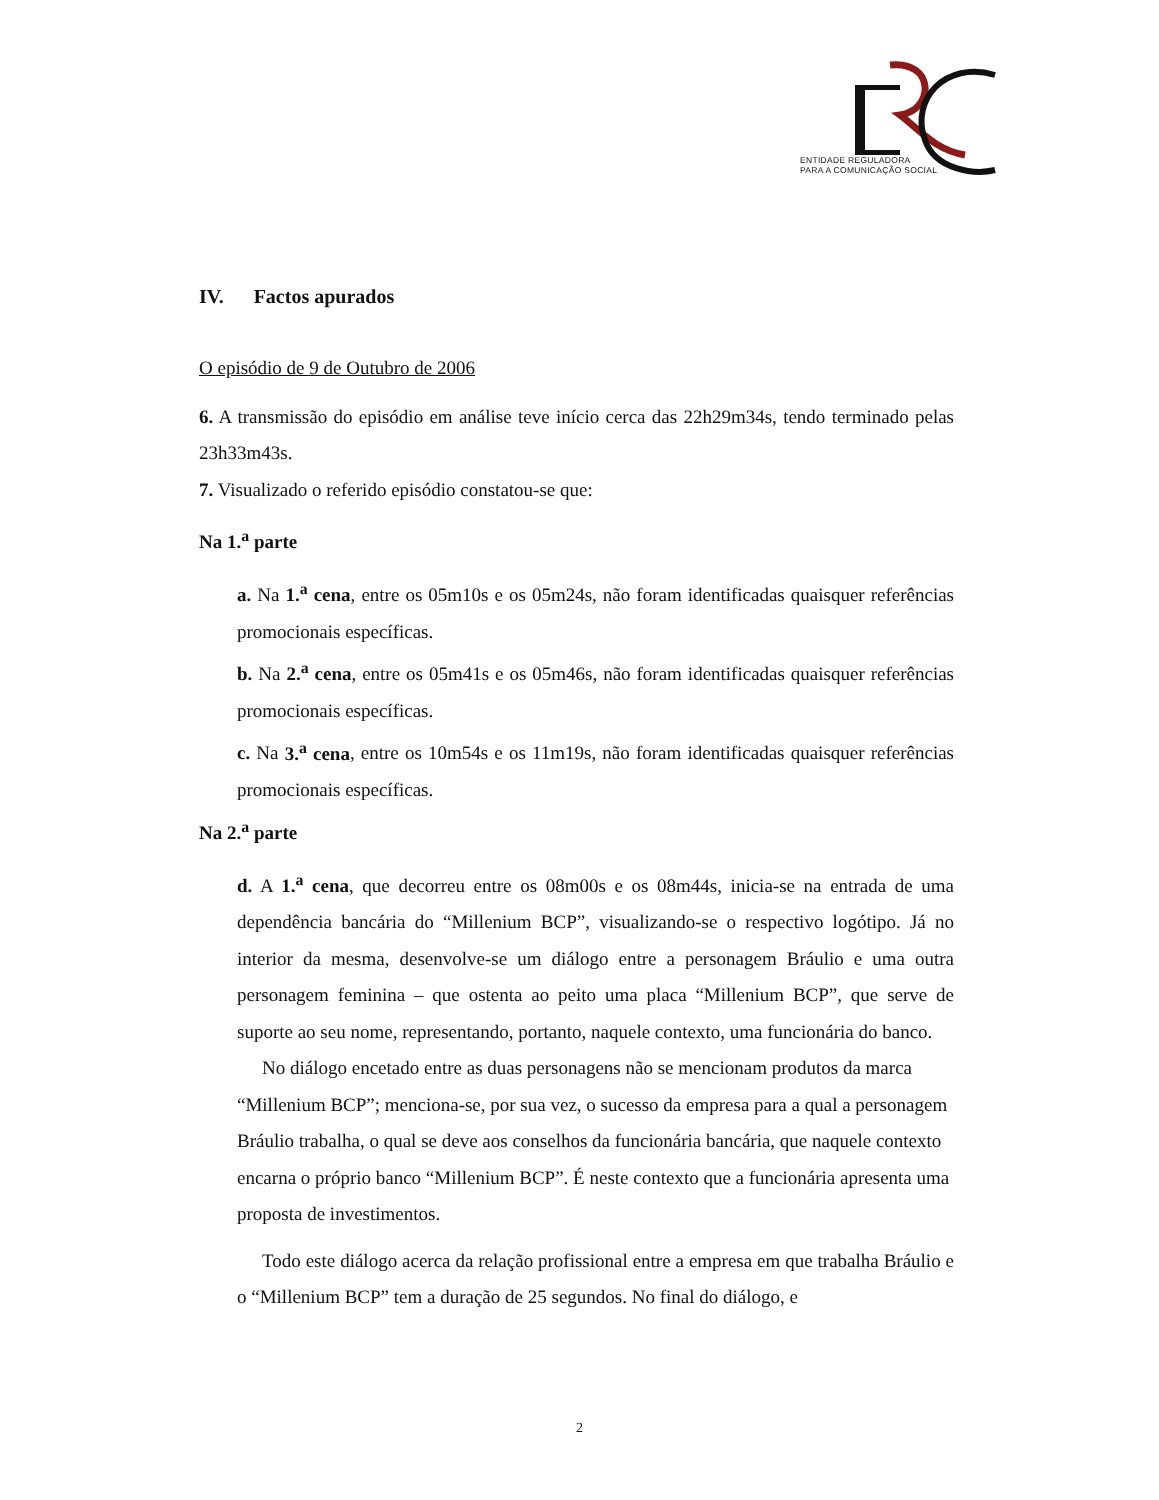ENTIDADE REGULADORA
PARA A COMUNICAÇÃO SOCIAL
IV. Factos apurados
O episódio de 9 de Outubro de 2006
6. A transmissão do episódio em análise teve início cerca das 22h29m34s, tendo terminado pelas 23h33m43s.
7. Visualizado o referido episódio constatou-se que:
Na 1.<sup>a</sup> parte
a. Na 1.<sup>a</sup> cena, entre os 05m10s e os 05m24s, não foram identificadas quaisquer referências promocionais específicas.
b. Na 2.<sup>a</sup> cena, entre os 05m41s e os 05m46s, não foram identificadas quaisquer referências promocionais específicas.
c. Na 3.<sup>a</sup> cena, entre os 10m54s e os 11m19s, não foram identificadas quaisquer referências promocionais específicas.
Na 2.<sup>a</sup> parte
d. A 1.<sup>a</sup> cena, que decorreu entre os 08m00s e os 08m44s, inicia-se na entrada de uma dependência bancária do “Millenium BCP”, visualizando-se o respectivo logótipo. Já no interior da mesma, desenvolve-se um diálogo entre a personagem Bráulio e uma outra personagem feminina – que ostenta ao peito uma placa “Millenium BCP”, que serve de suporte ao seu nome, representando, portanto, naquele contexto, uma funcionária do banco.
No diálogo encetado entre as duas personagens não se mencionam produtos da marca “Millenium BCP”; menciona-se, por sua vez, o sucesso da empresa para a qual a personagem Bráulio trabalha, o qual se deve aos conselhos da funcionária bancária, que naquele contexto encarna o próprio banco “Millenium BCP”. É neste contexto que a funcionária apresenta uma proposta de investimentos.
Todo este diálogo acerca da relação profissional entre a empresa em que trabalha Bráulio e o “Millenium BCP” tem a duração de 25 segundos. No final do diálogo, e
2